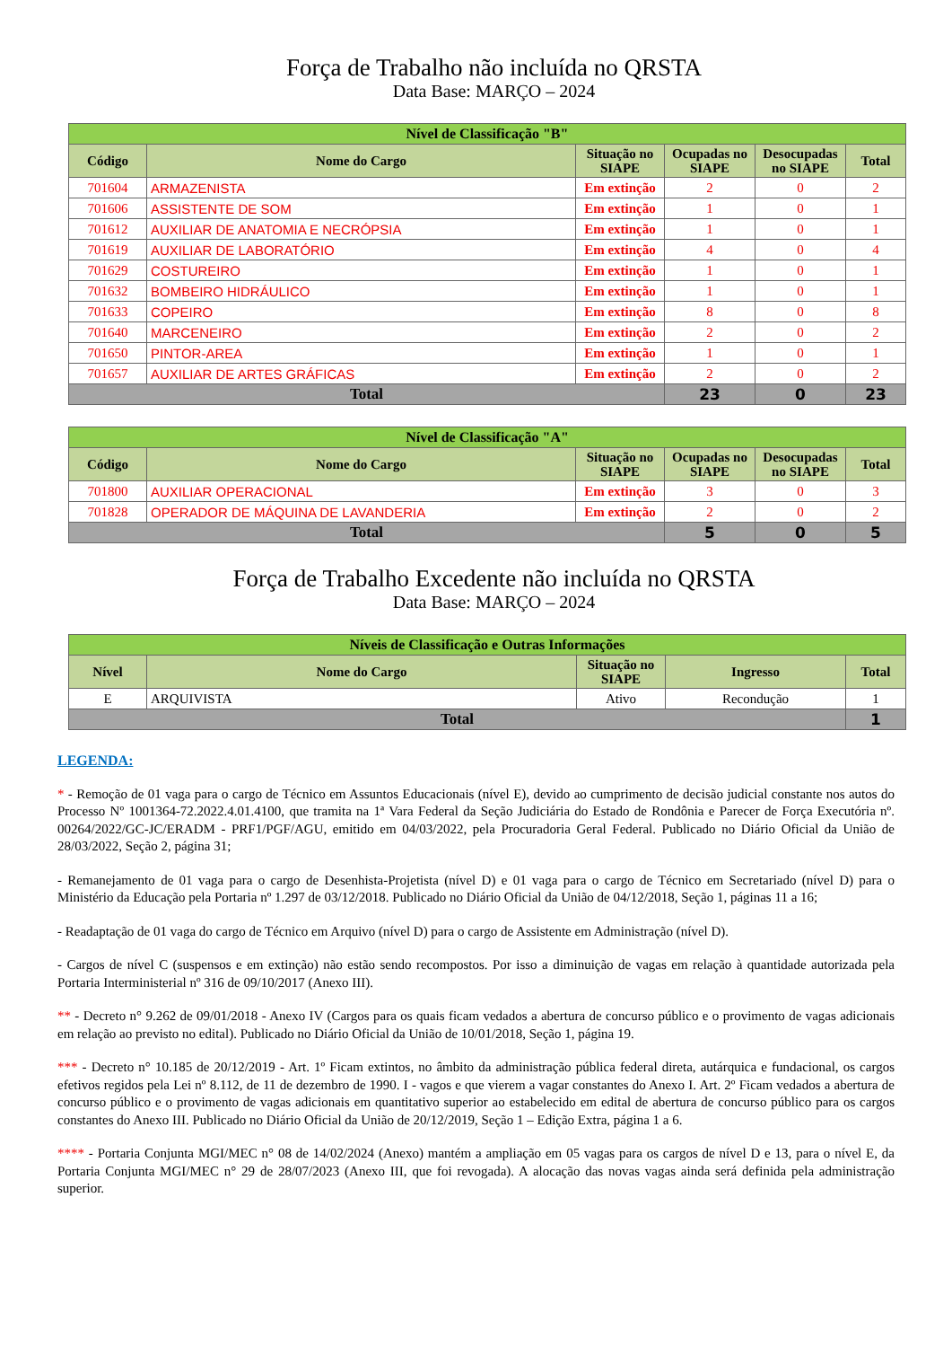Força de Trabalho não incluída no QRSTA
Data Base: MARÇO – 2024
| Nível de Classificação "B" | | | | | |
| Código | Nome do Cargo | Situação no SIAPE | Ocupadas no SIAPE | Desocupadas no SIAPE | Total |
| 701604 | ARMAZENISTA | Em extinção | 2 | 0 | 2 |
| 701606 | ASSISTENTE DE SOM | Em extinção | 1 | 0 | 1 |
| 701612 | AUXILIAR DE ANATOMIA E NECRÓPSIA | Em extinção | 1 | 0 | 1 |
| 701619 | AUXILIAR DE LABORATÓRIO | Em extinção | 4 | 0 | 4 |
| 701629 | COSTUREIRO | Em extinção | 1 | 0 | 1 |
| 701632 | BOMBEIRO HIDRÁULICO | Em extinção | 1 | 0 | 1 |
| 701633 | COPEIRO | Em extinção | 8 | 0 | 8 |
| 701640 | MARCENEIRO | Em extinção | 2 | 0 | 2 |
| 701650 | PINTOR-AREA | Em extinção | 1 | 0 | 1 |
| 701657 | AUXILIAR DE ARTES GRÁFICAS | Em extinção | 2 | 0 | 2 |
| Total | | | 23 | 0 | 23 |
| Nível de Classificação "A" | | | | | |
| Código | Nome do Cargo | Situação no SIAPE | Ocupadas no SIAPE | Desocupadas no SIAPE | Total |
| 701800 | AUXILIAR OPERACIONAL | Em extinção | 3 | 0 | 3 |
| 701828 | OPERADOR DE MÁQUINA DE LAVANDERIA | Em extinção | 2 | 0 | 2 |
| Total | | | 5 | 0 | 5 |
Força de Trabalho Excedente não incluída no QRSTA
Data Base: MARÇO – 2024
| Níveis de Classificação e Outras Informações | | | | |
| Nível | Nome do Cargo | Situação no SIAPE | Ingresso | Total |
| E | ARQUIVISTA | Ativo | Recondução | 1 |
| Total | | | | 1 |
LEGENDA:
* - Remoção de 01 vaga para o cargo de Técnico em Assuntos Educacionais (nível E), devido ao cumprimento de decisão judicial constante nos autos do Processo Nº 1001364-72.2022.4.01.4100, que tramita na 1ª Vara Federal da Seção Judiciária do Estado de Rondônia e Parecer de Força Executória nº. 00264/2022/GC-JC/ERADM - PRF1/PGF/AGU, emitido em 04/03/2022, pela Procuradoria Geral Federal. Publicado no Diário Oficial da União de 28/03/2022, Seção 2, página 31;
- Remanejamento de 01 vaga para o cargo de Desenhista-Projetista (nível D) e 01 vaga para o cargo de Técnico em Secretariado (nível D) para o Ministério da Educação pela Portaria nº 1.297 de 03/12/2018. Publicado no Diário Oficial da União de 04/12/2018, Seção 1, páginas 11 a 16;
- Readaptação de 01 vaga do cargo de Técnico em Arquivo (nível D) para o cargo de Assistente em Administração (nível D).
- Cargos de nível C (suspensos e em extinção) não estão sendo recompostos. Por isso a diminuição de vagas em relação à quantidade autorizada pela Portaria Interministerial nº 316 de 09/10/2017 (Anexo III).
** - Decreto n° 9.262 de 09/01/2018 - Anexo IV (Cargos para os quais ficam vedados a abertura de concurso público e o provimento de vagas adicionais em relação ao previsto no edital). Publicado no Diário Oficial da União de 10/01/2018, Seção 1, página 19.
*** - Decreto n° 10.185 de 20/12/2019 - Art. 1º Ficam extintos, no âmbito da administração pública federal direta, autárquica e fundacional, os cargos efetivos regidos pela Lei nº 8.112, de 11 de dezembro de 1990. I - vagos e que vierem a vagar constantes do Anexo I. Art. 2º Ficam vedados a abertura de concurso público e o provimento de vagas adicionais em quantitativo superior ao estabelecido em edital de abertura de concurso público para os cargos constantes do Anexo III. Publicado no Diário Oficial da União de 20/12/2019, Seção 1 – Edição Extra, página 1 a 6.
**** - Portaria Conjunta MGI/MEC n° 08 de 14/02/2024 (Anexo) mantém a ampliação em 05 vagas para os cargos de nível D e 13, para o nível E, da Portaria Conjunta MGI/MEC n° 29 de 28/07/2023 (Anexo III, que foi revogada). A alocação das novas vagas ainda será definida pela administração superior.